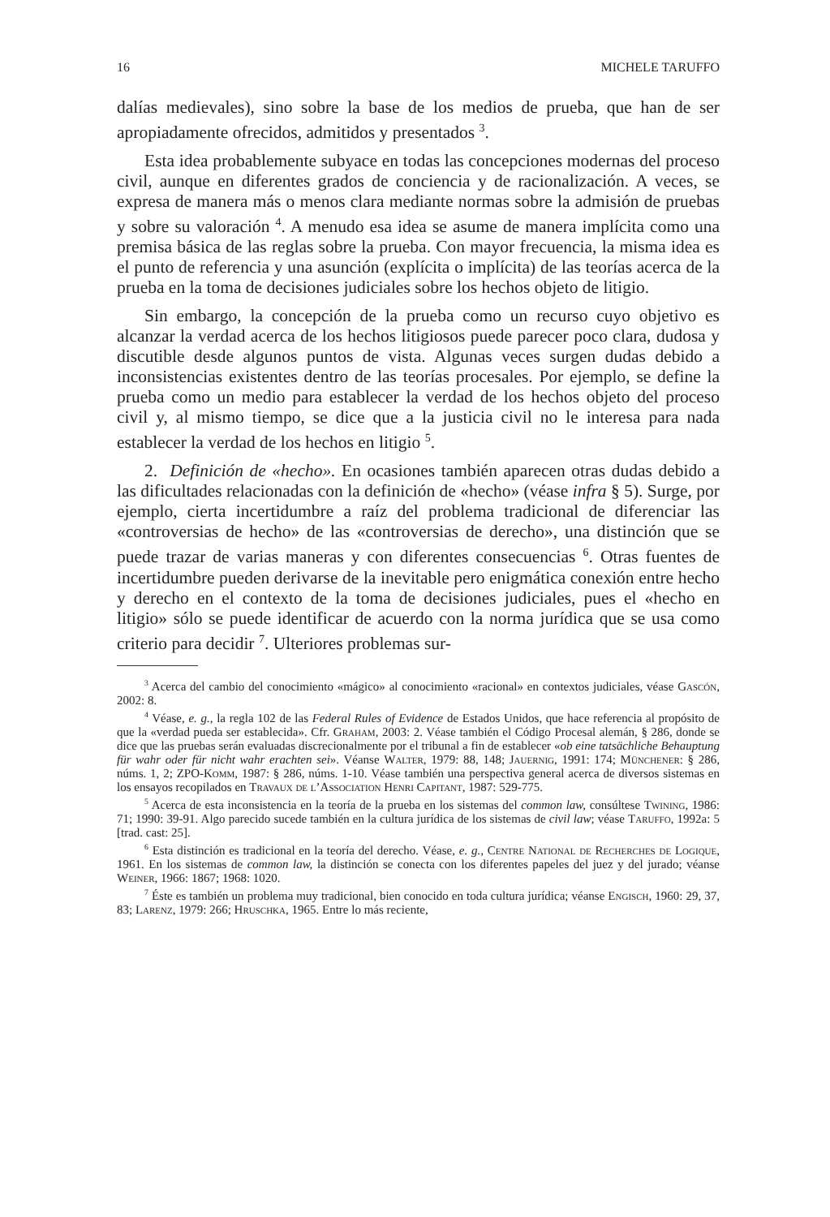16 MICHELE TARUFFO
dalías medievales), sino sobre la base de los medios de prueba, que han de ser apropiadamente ofrecidos, admitidos y presentados <sup>3</sup>.
Esta idea probablemente subyace en todas las concepciones modernas del proceso civil, aunque en diferentes grados de conciencia y de racionalización. A veces, se expresa de manera más o menos clara mediante normas sobre la admisión de pruebas y sobre su valoración <sup>4</sup>. A menudo esa idea se asume de manera implícita como una premisa básica de las reglas sobre la prueba. Con mayor frecuencia, la misma idea es el punto de referencia y una asunción (explícita o implícita) de las teorías acerca de la prueba en la toma de decisiones judiciales sobre los hechos objeto de litigio.
Sin embargo, la concepción de la prueba como un recurso cuyo objetivo es alcanzar la verdad acerca de los hechos litigiosos puede parecer poco clara, dudosa y discutible desde algunos puntos de vista. Algunas veces surgen dudas debido a inconsistencias existentes dentro de las teorías procesales. Por ejemplo, se define la prueba como un medio para establecer la verdad de los hechos objeto del proceso civil y, al mismo tiempo, se dice que a la justicia civil no le interesa para nada establecer la verdad de los hechos en litigio <sup>5</sup>.
2. Definición de «hecho». En ocasiones también aparecen otras dudas debido a las dificultades relacionadas con la definición de «hecho» (véase infra § 5). Surge, por ejemplo, cierta incertidumbre a raíz del problema tradicional de diferenciar las «controversias de hecho» de las «controversias de derecho», una distinción que se puede trazar de varias maneras y con diferentes consecuencias <sup>6</sup>. Otras fuentes de incertidumbre pueden derivarse de la inevitable pero enigmática conexión entre hecho y derecho en el contexto de la toma de decisiones judiciales, pues el «hecho en litigio» sólo se puede identificar de acuerdo con la norma jurídica que se usa como criterio para decidir <sup>7</sup>. Ulteriores problemas sur-
<sup>3</sup> Acerca del cambio del conocimiento «mágico» al conocimiento «racional» en contextos judiciales, véase Gascón, 2002: 8.
<sup>4</sup> Véase, e. g., la regla 102 de las Federal Rules of Evidence de Estados Unidos, que hace referencia al propósito de que la «verdad pueda ser establecida». Cfr. Graham, 2003: 2. Véase también el Código Procesal alemán, § 286, donde se dice que las pruebas serán evaluadas discrecionalmente por el tribunal a fin de establecer «ob eine tatsächliche Behauptung für wahr oder für nicht wahr erachten sei». Véanse Walter, 1979: 88, 148; Jauernig, 1991: 174; Münchener: § 286, núms. 1, 2; ZPO-Komm, 1987: § 286, núms. 1-10. Véase también una perspectiva general acerca de diversos sistemas en los ensayos recopilados en Travaux de l’Association Henri Capitant, 1987: 529-775.
<sup>5</sup> Acerca de esta inconsistencia en la teoría de la prueba en los sistemas del common law, consúltese Twining, 1986: 71; 1990: 39-91. Algo parecido sucede también en la cultura jurídica de los sistemas de civil law; véase Taruffo, 1992a: 5 [trad. cast: 25].
<sup>6</sup> Esta distinción es tradicional en la teoría del derecho. Véase, e. g., Centre National de Recherches de Logique, 1961. En los sistemas de common law, la distinción se conecta con los diferentes papeles del juez y del jurado; véanse Weiner, 1966: 1867; 1968: 1020.
<sup>7</sup> Éste es también un problema muy tradicional, bien conocido en toda cultura jurídica; véanse Engisch, 1960: 29, 37, 83; Larenz, 1979: 266; Hruschka, 1965. Entre lo más reciente,